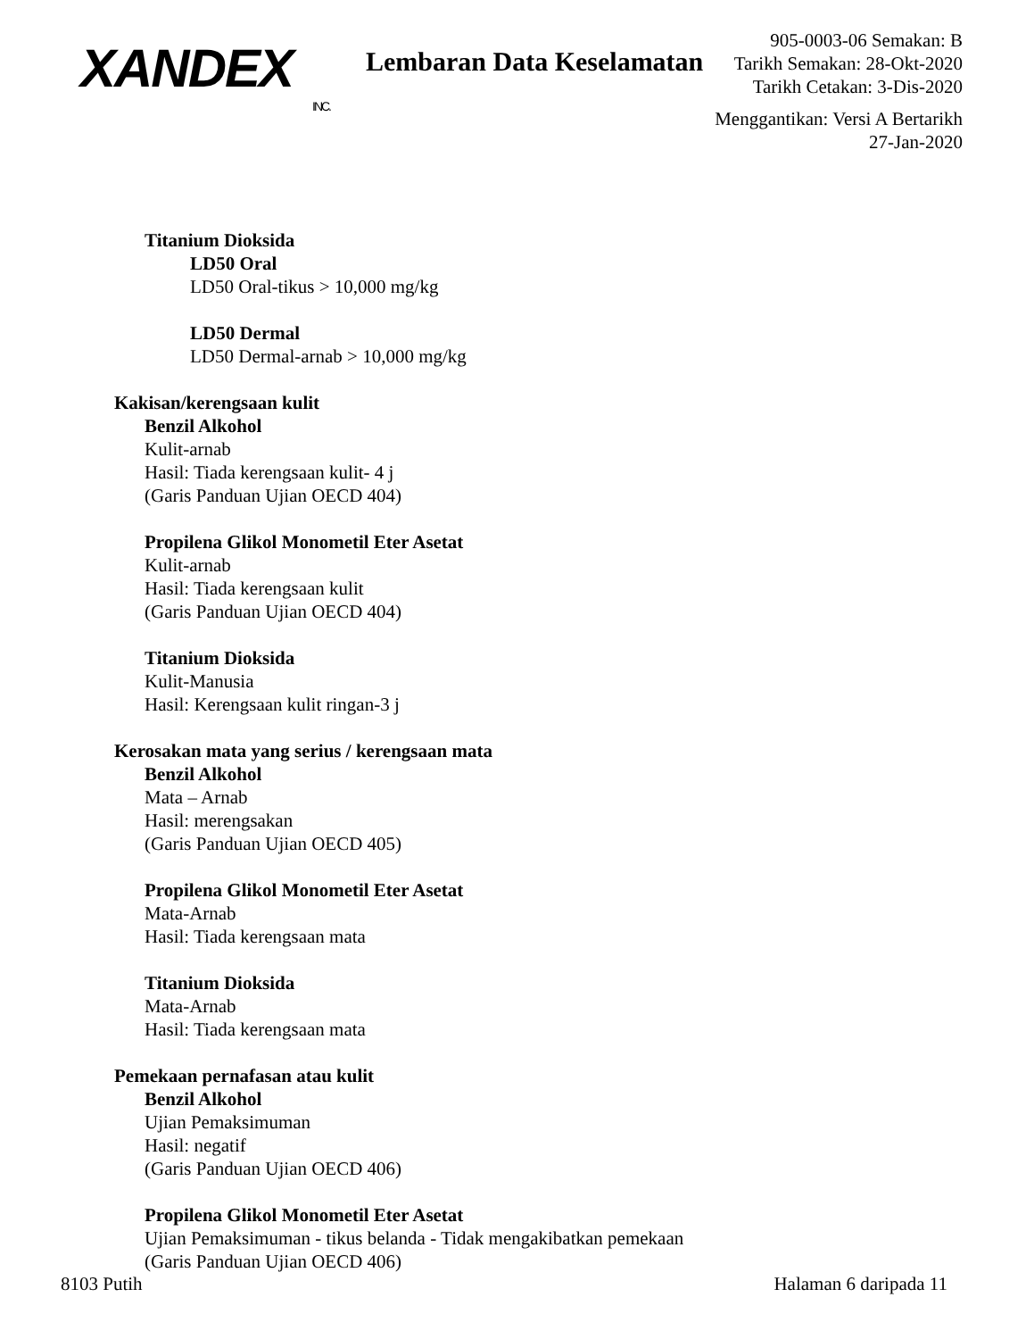XANDEX
INC.
Lembaran Data Keselamatan
905-0003-06 Semakan: B
Tarikh Semakan: 28-Okt-2020
Tarikh Cetakan: 3-Dis-2020
Menggantikan: Versi A Bertarikh 27-Jan-2020
Titanium Dioksida
LD50 Oral
LD50 Oral-tikus > 10,000 mg/kg
LD50 Dermal
LD50 Dermal-arnab > 10,000 mg/kg
Kakisan/kerengsaan kulit
Benzil Alkohol
Kulit-arnab
Hasil: Tiada kerengsaan kulit- 4 j
(Garis Panduan Ujian OECD 404)
Propilena Glikol Monometil Eter Asetat
Kulit-arnab
Hasil: Tiada kerengsaan kulit
(Garis Panduan Ujian OECD 404)
Titanium Dioksida
Kulit-Manusia
Hasil: Kerengsaan kulit ringan-3 j
Kerosakan mata yang serius / kerengsaan mata
Benzil Alkohol
Mata – Arnab
Hasil: merengsakan
(Garis Panduan Ujian OECD 405)
Propilena Glikol Monometil Eter Asetat
Mata-Arnab
Hasil: Tiada kerengsaan mata
Titanium Dioksida
Mata-Arnab
Hasil: Tiada kerengsaan mata
Pemekaan pernafasan atau kulit
Benzil Alkohol
Ujian Pemaksimuman
Hasil: negatif
(Garis Panduan Ujian OECD 406)
Propilena Glikol Monometil Eter Asetat
Ujian Pemaksimuman - tikus belanda - Tidak mengakibatkan pemekaan
(Garis Panduan Ujian OECD 406)
8103 Putih Halaman 6 daripada 11